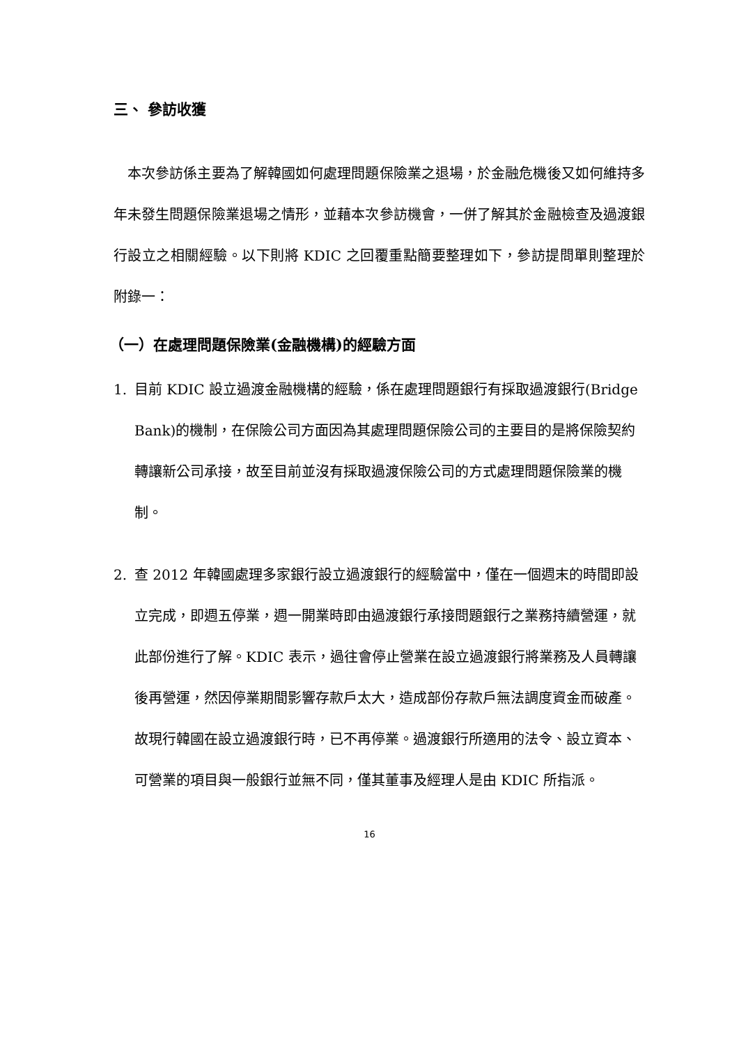三、 參訪收獲
 本次參訪係主要為了解韓國如何處理問題保險業之退場，於金融危機後又如何維持多年未發生問題保險業退場之情形，並藉本次參訪機會，一併了解其於金融檢查及過渡銀行設立之相關經驗。以下則將 KDIC 之回覆重點簡要整理如下，參訪提問單則整理於附錄一：
（一）在處理問題保險業(金融機構)的經驗方面
1. 目前 KDIC 設立過渡金融機構的經驗，係在處理問題銀行有採取過渡銀行(Bridge Bank)的機制，在保險公司方面因為其處理問題保險公司的主要目的是將保險契約轉讓新公司承接，故至目前並沒有採取過渡保險公司的方式處理問題保險業的機制。
2. 查 2012 年韓國處理多家銀行設立過渡銀行的經驗當中，僅在一個週末的時間即設立完成，即週五停業，週一開業時即由過渡銀行承接問題銀行之業務持續營運，就此部份進行了解。KDIC 表示，過往會停止營業在設立過渡銀行將業務及人員轉讓後再營運，然因停業期間影響存款戶太大，造成部份存款戶無法調度資金而破產。故現行韓國在設立過渡銀行時，已不再停業。過渡銀行所適用的法令、設立資本、可營業的項目與一般銀行並無不同，僅其董事及經理人是由 KDIC 所指派。
16